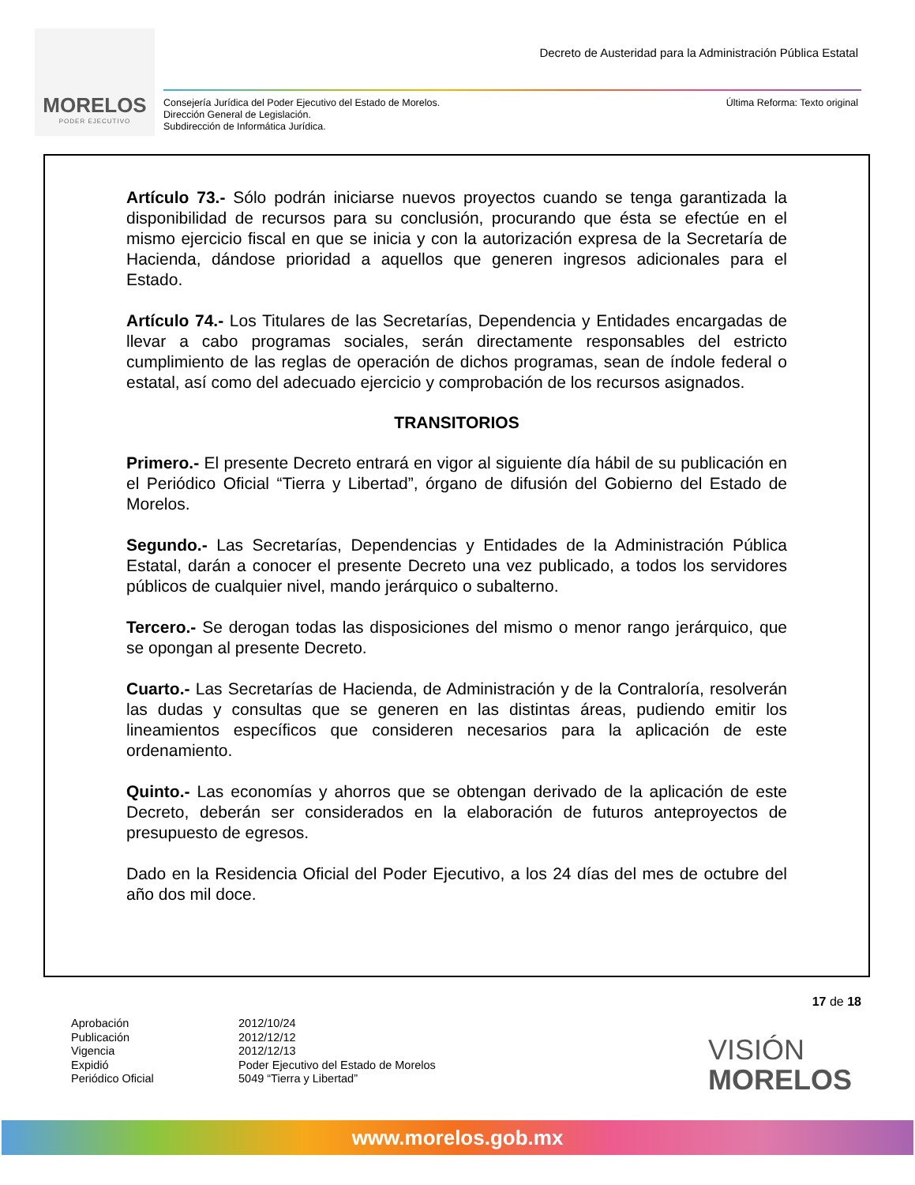MORELOS
PODER EJECUTIVO
Decreto de Austeridad para la Administración Pública Estatal
Consejería Jurídica del Poder Ejecutivo del Estado de Morelos.
Dirección General de Legislación.
Subdirección de Informática Jurídica.
Última Reforma: Texto original
Artículo 73.- Sólo podrán iniciarse nuevos proyectos cuando se tenga garantizada la disponibilidad de recursos para su conclusión, procurando que ésta se efectúe en el mismo ejercicio fiscal en que se inicia y con la autorización expresa de la Secretaría de Hacienda, dándose prioridad a aquellos que generen ingresos adicionales para el Estado.
Artículo 74.- Los Titulares de las Secretarías, Dependencia y Entidades encargadas de llevar a cabo programas sociales, serán directamente responsables del estricto cumplimiento de las reglas de operación de dichos programas, sean de índole federal o estatal, así como del adecuado ejercicio y comprobación de los recursos asignados.
TRANSITORIOS
Primero.- El presente Decreto entrará en vigor al siguiente día hábil de su publicación en el Periódico Oficial “Tierra y Libertad”, órgano de difusión del Gobierno del Estado de Morelos.
Segundo.- Las Secretarías, Dependencias y Entidades de la Administración Pública Estatal, darán a conocer el presente Decreto una vez publicado, a todos los servidores públicos de cualquier nivel, mando jerárquico o subalterno.
Tercero.- Se derogan todas las disposiciones del mismo o menor rango jerárquico, que se opongan al presente Decreto.
Cuarto.- Las Secretarías de Hacienda, de Administración y de la Contraloría, resolverán las dudas y consultas que se generen en las distintas áreas, pudiendo emitir los lineamientos específicos que consideren necesarios para la aplicación de este ordenamiento.
Quinto.- Las economías y ahorros que se obtengan derivado de la aplicación de este Decreto, deberán ser considerados en la elaboración de futuros anteproyectos de presupuesto de egresos.
Dado en la Residencia Oficial del Poder Ejecutivo, a los 24 días del mes de octubre del año dos mil doce.
17 de 18
Aprobación
Publicación
Vigencia
Expidió
Periódico Oficial
2012/10/24
2012/12/12
2012/12/13
Poder Ejecutivo del Estado de Morelos
5049 “Tierra y Libertad”
VISIÓN
MORELOS
www.morelos.gob.mx